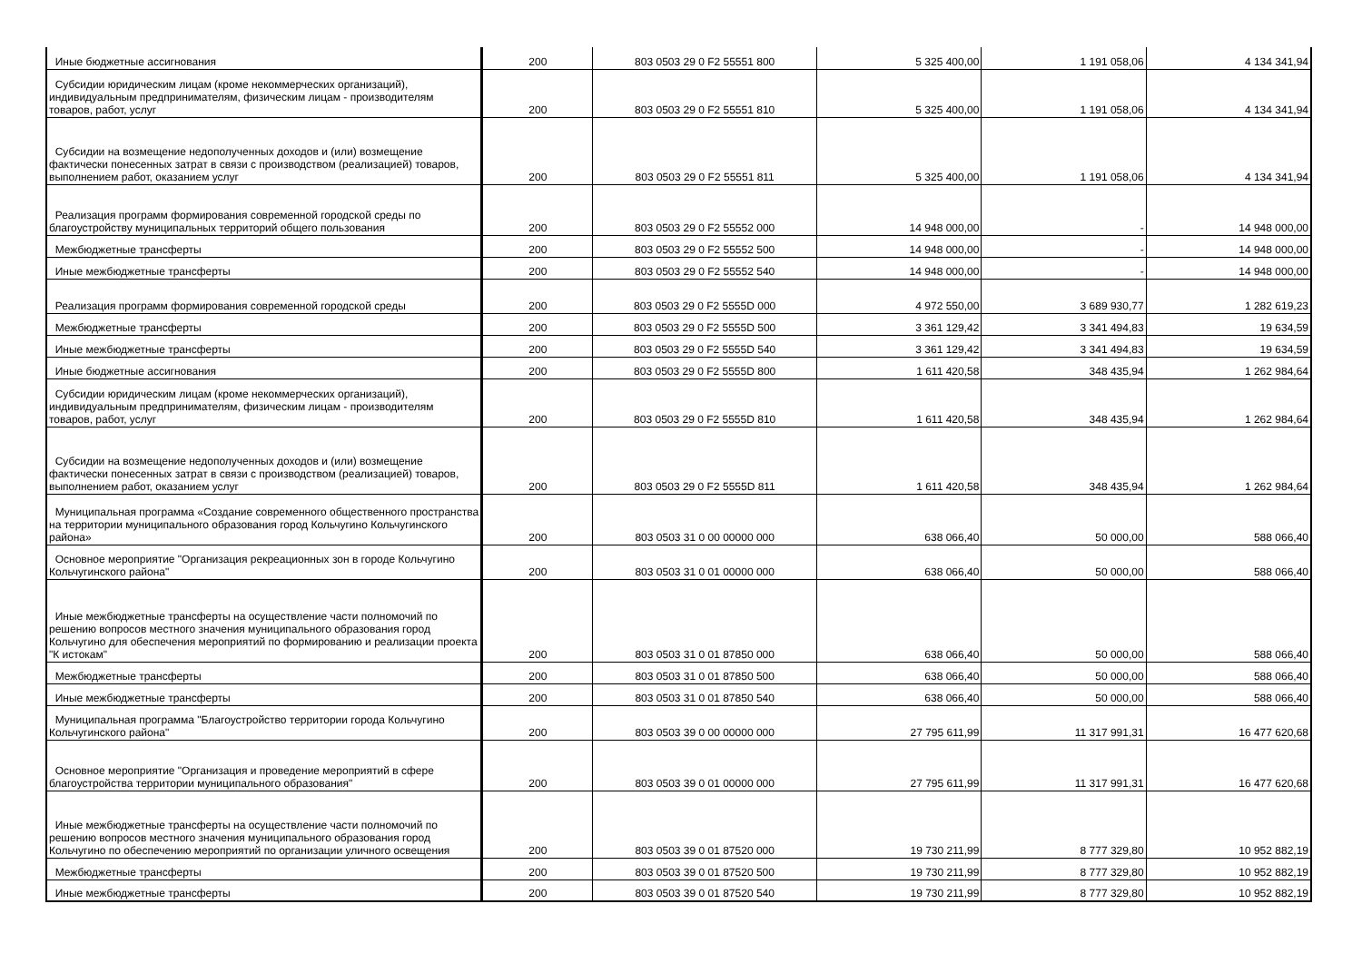| Иные бюджетные ассигнования | 200 | 803 0503 29 0 F2 55551 800 | 5 325 400,00 | 1 191 058,06 | 4 134 341,94 |
| Субсидии юридическим лицам (кроме некоммерческих организаций), индивидуальным предпринимателям, физическим лицам - производителям товаров, работ, услуг | 200 | 803 0503 29 0 F2 55551 810 | 5 325 400,00 | 1 191 058,06 | 4 134 341,94 |
| Субсидии на возмещение недополученных доходов и (или) возмещение фактически понесенных затрат в связи с производством (реализацией) товаров, выполнением работ, оказанием услуг | 200 | 803 0503 29 0 F2 55551 811 | 5 325 400,00 | 1 191 058,06 | 4 134 341,94 |
| Реализация программ формирования современной городской среды по благоустройству муниципальных территорий общего пользования | 200 | 803 0503 29 0 F2 55552 000 | 14 948 000,00 | - | 14 948 000,00 |
| Межбюджетные трансферты | 200 | 803 0503 29 0 F2 55552 500 | 14 948 000,00 | - | 14 948 000,00 |
| Иные межбюджетные трансферты | 200 | 803 0503 29 0 F2 55552 540 | 14 948 000,00 | - | 14 948 000,00 |
| Реализация программ формирования современной городской среды | 200 | 803 0503 29 0 F2 5555D 000 | 4 972 550,00 | 3 689 930,77 | 1 282 619,23 |
| Межбюджетные трансферты | 200 | 803 0503 29 0 F2 5555D 500 | 3 361 129,42 | 3 341 494,83 | 19 634,59 |
| Иные межбюджетные трансферты | 200 | 803 0503 29 0 F2 5555D 540 | 3 361 129,42 | 3 341 494,83 | 19 634,59 |
| Иные бюджетные ассигнования | 200 | 803 0503 29 0 F2 5555D 800 | 1 611 420,58 | 348 435,94 | 1 262 984,64 |
| Субсидии юридическим лицам (кроме некоммерческих организаций), индивидуальным предпринимателям, физическим лицам - производителям товаров, работ, услуг | 200 | 803 0503 29 0 F2 5555D 810 | 1 611 420,58 | 348 435,94 | 1 262 984,64 |
| Субсидии на возмещение недополученных доходов и (или) возмещение фактически понесенных затрат в связи с производством (реализацией) товаров, выполнением работ, оказанием услуг | 200 | 803 0503 29 0 F2 5555D 811 | 1 611 420,58 | 348 435,94 | 1 262 984,64 |
| Муниципальная программа «Создание современного общественного пространства на территории муниципального образования город Кольчугино Кольчугинского района» | 200 | 803 0503 31 0 00 00000 000 | 638 066,40 | 50 000,00 | 588 066,40 |
| Основное мероприятие "Организация рекреационных зон в городе Кольчугино Кольчугинского района" | 200 | 803 0503 31 0 01 00000 000 | 638 066,40 | 50 000,00 | 588 066,40 |
| Иные межбюджетные трансферты на осуществление части полномочий по решению вопросов местного значения муниципального образования город Кольчугино для обеспечения мероприятий по формированию и реализации проекта "К истокам" | 200 | 803 0503 31 0 01 87850 000 | 638 066,40 | 50 000,00 | 588 066,40 |
| Межбюджетные трансферты | 200 | 803 0503 31 0 01 87850 500 | 638 066,40 | 50 000,00 | 588 066,40 |
| Иные межбюджетные трансферты | 200 | 803 0503 31 0 01 87850 540 | 638 066,40 | 50 000,00 | 588 066,40 |
| Муниципальная программа "Благоустройство территории города Кольчугино Кольчугинского района" | 200 | 803 0503 39 0 00 00000 000 | 27 795 611,99 | 11 317 991,31 | 16 477 620,68 |
| Основное мероприятие "Организация и проведение мероприятий в сфере благоустройства территории муниципального образования" | 200 | 803 0503 39 0 01 00000 000 | 27 795 611,99 | 11 317 991,31 | 16 477 620,68 |
| Иные межбюджетные трансферты на осуществление части полномочий по решению вопросов местного значения муниципального образования город Кольчугино по обеспечению мероприятий по организации уличного освещения | 200 | 803 0503 39 0 01 87520 000 | 19 730 211,99 | 8 777 329,80 | 10 952 882,19 |
| Межбюджетные трансферты | 200 | 803 0503 39 0 01 87520 500 | 19 730 211,99 | 8 777 329,80 | 10 952 882,19 |
| Иные межбюджетные трансферты | 200 | 803 0503 39 0 01 87520 540 | 19 730 211,99 | 8 777 329,80 | 10 952 882,19 |